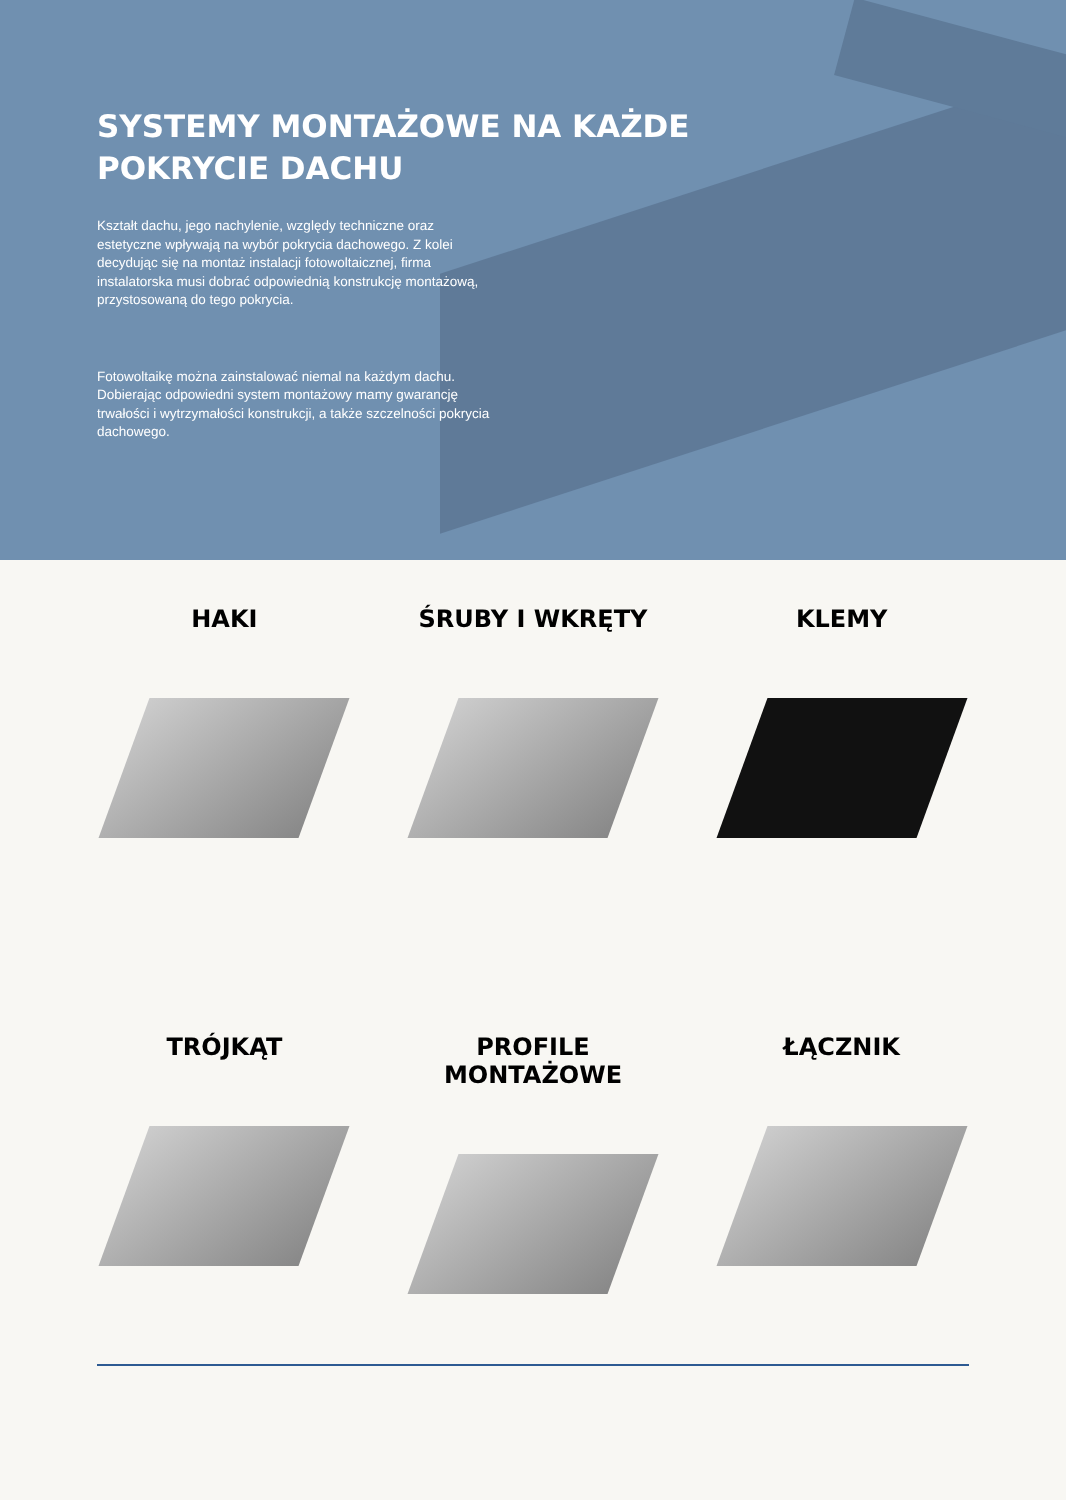SYSTEMY MONTAŻOWE NA KAŻDE POKRYCIE DACHU
Kształt dachu, jego nachylenie, względy techniczne oraz estetyczne wpływają na wybór pokrycia dachowego. Z kolei decydując się na montaż instalacji fotowoltaicznej, firma instalatorska musi dobrać odpowiednią konstrukcję montażową, przystosowaną do tego pokrycia.
Fotowoltaikę można zainstalować niemal na każdym dachu. Dobierając odpowiedni system montażowy mamy gwarancję trwałości i wytrzymałości konstrukcji, a także szczelności pokrycia dachowego.
HAKI
ŚRUBY I WKRĘTY
KLEMY
TRÓJKĄT
PROFILE MONTAŻOWE
ŁĄCZNIK